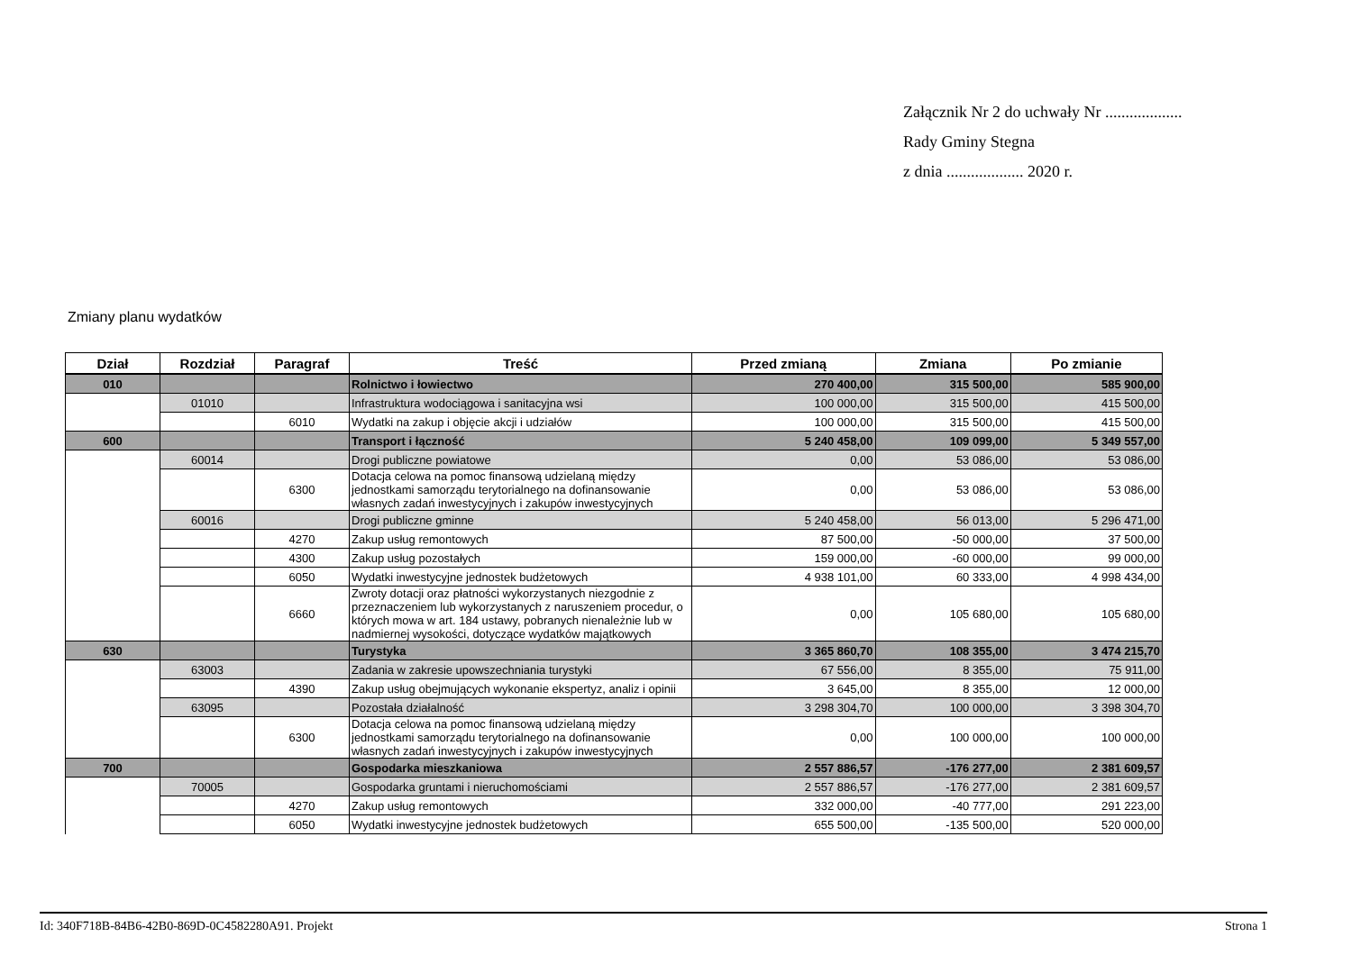Załącznik Nr 2 do uchwały Nr ...................
Rady Gminy Stegna
z dnia ................... 2020 r.
Zmiany planu wydatków
| Dział | Rozdział | Paragraf | Treść | Przed zmianą | Zmiana | Po zmianie |
| --- | --- | --- | --- | --- | --- | --- |
| 010 | | | Rolnictwo i łowiectwo | 270 400,00 | 315 500,00 | 585 900,00 |
| | 01010 | | Infrastruktura wodociągowa i sanitacyjna wsi | 100 000,00 | 315 500,00 | 415 500,00 |
| | | 6010 | Wydatki na zakup i objęcie akcji i udziałów | 100 000,00 | 315 500,00 | 415 500,00 |
| 600 | | | Transport i łączność | 5 240 458,00 | 109 099,00 | 5 349 557,00 |
| | 60014 | | Drogi publiczne powiatowe | 0,00 | 53 086,00 | 53 086,00 |
| | | 6300 | Dotacja celowa na pomoc finansową udzielaną między jednostkami samorządu terytorialnego na dofinansowanie własnych zadań inwestycyjnych i zakupów inwestycyjnych | 0,00 | 53 086,00 | 53 086,00 |
| | 60016 | | Drogi publiczne gminne | 5 240 458,00 | 56 013,00 | 5 296 471,00 |
| | | 4270 | Zakup usług remontowych | 87 500,00 | -50 000,00 | 37 500,00 |
| | | 4300 | Zakup usług pozostałych | 159 000,00 | -60 000,00 | 99 000,00 |
| | | 6050 | Wydatki inwestycyjne jednostek budżetowych | 4 938 101,00 | 60 333,00 | 4 998 434,00 |
| | | 6660 | Zwroty dotacji oraz płatności wykorzystanych niezgodnie z przeznaczeniem lub wykorzystanych z naruszeniem procedur, o których mowa w art. 184 ustawy, pobranych nienależnie lub w nadmiernej wysokości, dotyczące wydatków majątkowych | 0,00 | 105 680,00 | 105 680,00 |
| 630 | | | Turystyka | 3 365 860,70 | 108 355,00 | 3 474 215,70 |
| | 63003 | | Zadania w zakresie upowszechniania turystyki | 67 556,00 | 8 355,00 | 75 911,00 |
| | | 4390 | Zakup usług obejmujących wykonanie ekspertyz, analiz i opinii | 3 645,00 | 8 355,00 | 12 000,00 |
| | 63095 | | Pozostała działalność | 3 298 304,70 | 100 000,00 | 3 398 304,70 |
| | | 6300 | Dotacja celowa na pomoc finansową udzielaną między jednostkami samorządu terytorialnego na dofinansowanie własnych zadań inwestycyjnych i zakupów inwestycyjnych | 0,00 | 100 000,00 | 100 000,00 |
| 700 | | | Gospodarka mieszkaniowa | 2 557 886,57 | -176 277,00 | 2 381 609,57 |
| | 70005 | | Gospodarka gruntami i nieruchomościami | 2 557 886,57 | -176 277,00 | 2 381 609,57 |
| | | 4270 | Zakup usług remontowych | 332 000,00 | -40 777,00 | 291 223,00 |
| | | 6050 | Wydatki inwestycyjne jednostek budżetowych | 655 500,00 | -135 500,00 | 520 000,00 |
Id: 340F718B-84B6-42B0-869D-0C4582280A91. Projekt Strona 1